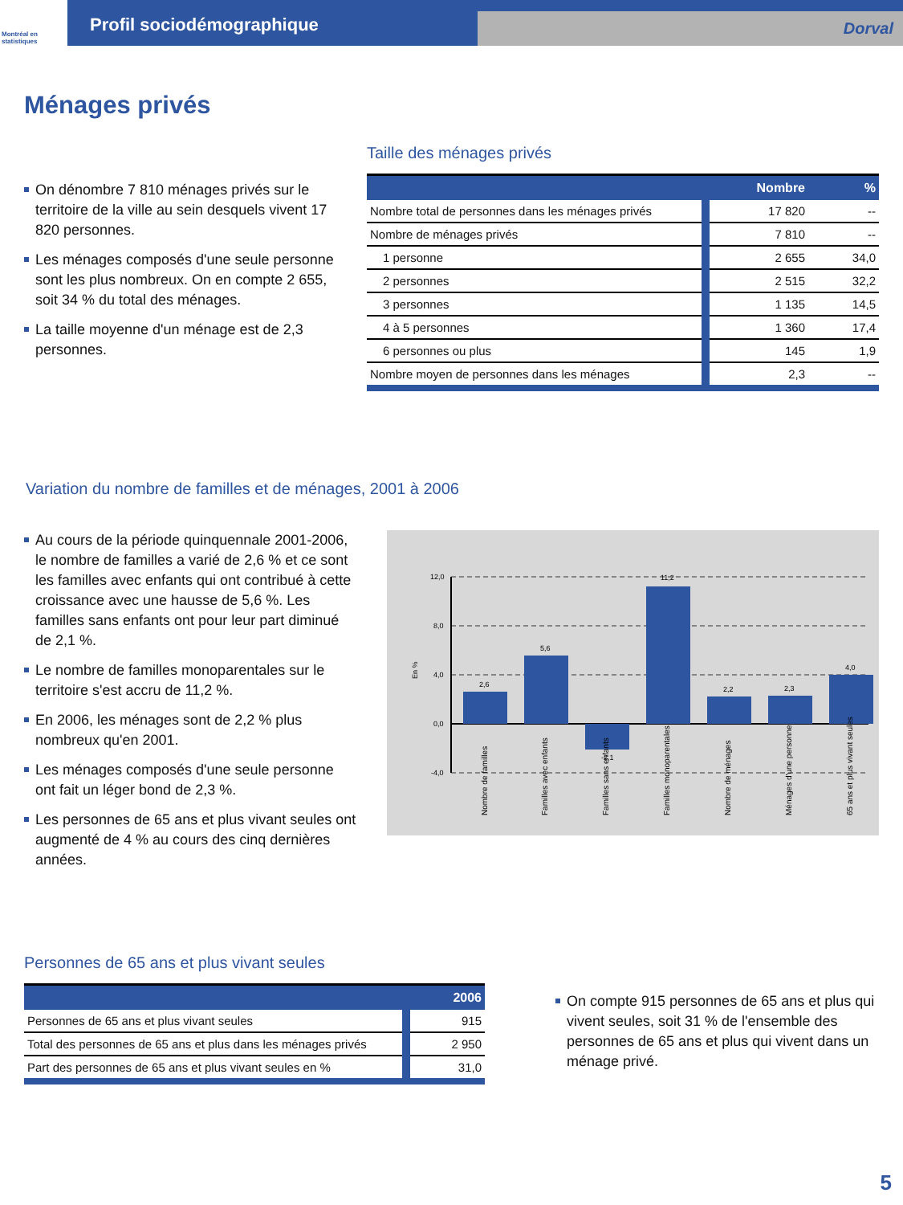Montréal en statistiques
Profil sociodémographique
Dorval
Ménages privés
On dénombre 7 810 ménages privés sur le territoire de la ville au sein desquels vivent 17 820 personnes.
Les ménages composés d'une seule personne sont les plus nombreux. On en compte 2 655, soit 34 % du total des ménages.
La taille moyenne d'un ménage est de 2,3 personnes.
Taille des ménages privés
| | Nombre | % |
| --- | --- | --- |
| Nombre total de personnes dans les ménages privés | 17 820 | -- |
| Nombre de ménages privés | 7 810 | -- |
| 1 personne | 2 655 | 34,0 |
| 2 personnes | 2 515 | 32,2 |
| 3 personnes | 1 135 | 14,5 |
| 4 à 5 personnes | 1 360 | 17,4 |
| 6 personnes ou plus | 145 | 1,9 |
| Nombre moyen de personnes dans les ménages | 2,3 | -- |
Variation du nombre de familles et de ménages, 2001 à 2006
Au cours de la période quinquennale 2001-2006, le nombre de familles a varié de 2,6 % et ce sont les familles avec enfants qui ont contribué à cette croissance avec une hausse de 5,6 %. Les familles sans enfants ont pour leur part diminué de 2,1 %.
Le nombre de familles monoparentales sur le territoire s'est accru de 11,2 %.
En 2006, les ménages sont de 2,2 % plus nombreux qu'en 2001.
Les ménages composés d'une seule personne ont fait un léger bond de 2,3 %.
Les personnes de 65 ans et plus vivant seules ont augmenté de 4 % au cours des cinq dernières années.
12,0
8,0
4,0
0,0
-4,0
En %
2,6
5,6
-2,1
11,2
2,2
2,3
4,0
Nombre de familles
Familles avec enfants
Familles sans enfants
Familles monoparentales
Nombre de ménages
Ménages d'une personne
65 ans et plus vivant seules
Personnes de 65 ans et plus vivant seules
| | 2006 |
| --- | --- |
| Personnes de 65 ans et plus vivant seules | 915 |
| Total des personnes de 65 ans et plus dans les ménages privés | 2 950 |
| Part des personnes de 65 ans et plus vivant seules en % | 31,0 |
On compte 915 personnes de 65 ans et plus qui vivent seules, soit 31 % de l'ensemble des personnes de 65 ans et plus qui vivent dans un ménage privé.
5